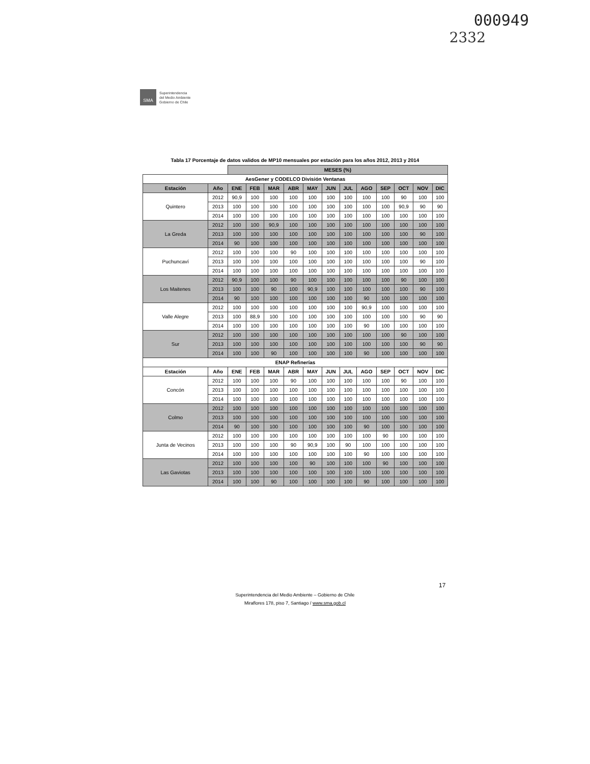000949
2332
SMA
Superintendencia
del Medio Ambiente
Gobierno de Chile
Tabla 17 Porcentaje de datos validos de MP10 mensuales por estación para los años 2012, 2013 y 2014
| | | MESES (%) | | | | | | | | | | | |
| AesGener y CODELCO División Ventanas | | | | | | | | | | | | | |
| Estación | Año | ENE | FEB | MAR | ABR | MAY | JUN | JUL | AGO | SEP | OCT | NOV | DIC |
| Quintero | 2012 | 90,9 | 100 | 100 | 100 | 100 | 100 | 100 | 100 | 100 | 90 | 100 | 100 |
| | 2013 | 100 | 100 | 100 | 100 | 100 | 100 | 100 | 100 | 100 | 90,9 | 90 | 90 |
| | 2014 | 100 | 100 | 100 | 100 | 100 | 100 | 100 | 100 | 100 | 100 | 100 | 100 |
| La Greda | 2012 | 100 | 100 | 90,9 | 100 | 100 | 100 | 100 | 100 | 100 | 100 | 100 | 100 |
| | 2013 | 100 | 100 | 100 | 100 | 100 | 100 | 100 | 100 | 100 | 100 | 90 | 100 |
| | 2014 | 90 | 100 | 100 | 100 | 100 | 100 | 100 | 100 | 100 | 100 | 100 | 100 |
| Puchuncaví | 2012 | 100 | 100 | 100 | 90 | 100 | 100 | 100 | 100 | 100 | 100 | 100 | 100 |
| | 2013 | 100 | 100 | 100 | 100 | 100 | 100 | 100 | 100 | 100 | 100 | 90 | 100 |
| | 2014 | 100 | 100 | 100 | 100 | 100 | 100 | 100 | 100 | 100 | 100 | 100 | 100 |
| Los Maitenes | 2012 | 90,9 | 100 | 100 | 90 | 100 | 100 | 100 | 100 | 100 | 90 | 100 | 100 |
| | 2013 | 100 | 100 | 90 | 100 | 90,9 | 100 | 100 | 100 | 100 | 100 | 90 | 100 |
| | 2014 | 90 | 100 | 100 | 100 | 100 | 100 | 100 | 90 | 100 | 100 | 100 | 100 |
| Valle Alegre | 2012 | 100 | 100 | 100 | 100 | 100 | 100 | 100 | 90,9 | 100 | 100 | 100 | 100 |
| | 2013 | 100 | 88,9 | 100 | 100 | 100 | 100 | 100 | 100 | 100 | 100 | 90 | 90 |
| | 2014 | 100 | 100 | 100 | 100 | 100 | 100 | 100 | 90 | 100 | 100 | 100 | 100 |
| Sur | 2012 | 100 | 100 | 100 | 100 | 100 | 100 | 100 | 100 | 100 | 90 | 100 | 100 |
| | 2013 | 100 | 100 | 100 | 100 | 100 | 100 | 100 | 100 | 100 | 100 | 90 | 90 |
| | 2014 | 100 | 100 | 90 | 100 | 100 | 100 | 100 | 90 | 100 | 100 | 100 | 100 |
| ENAP Refinerías | | | | | | | | | | | | | |
| Estación | Año | ENE | FEB | MAR | ABR | MAY | JUN | JUL | AGO | SEP | OCT | NOV | DIC |
| Concón | 2012 | 100 | 100 | 100 | 90 | 100 | 100 | 100 | 100 | 100 | 90 | 100 | 100 |
| | 2013 | 100 | 100 | 100 | 100 | 100 | 100 | 100 | 100 | 100 | 100 | 100 | 100 |
| | 2014 | 100 | 100 | 100 | 100 | 100 | 100 | 100 | 100 | 100 | 100 | 100 | 100 |
| Colmo | 2012 | 100 | 100 | 100 | 100 | 100 | 100 | 100 | 100 | 100 | 100 | 100 | 100 |
| | 2013 | 100 | 100 | 100 | 100 | 100 | 100 | 100 | 100 | 100 | 100 | 100 | 100 |
| | 2014 | 90 | 100 | 100 | 100 | 100 | 100 | 100 | 90 | 100 | 100 | 100 | 100 |
| Junta de Vecinos | 2012 | 100 | 100 | 100 | 100 | 100 | 100 | 100 | 100 | 90 | 100 | 100 | 100 |
| | 2013 | 100 | 100 | 100 | 90 | 90,9 | 100 | 90 | 100 | 100 | 100 | 100 | 100 |
| | 2014 | 100 | 100 | 100 | 100 | 100 | 100 | 100 | 90 | 100 | 100 | 100 | 100 |
| Las Gaviotas | 2012 | 100 | 100 | 100 | 100 | 90 | 100 | 100 | 100 | 90 | 100 | 100 | 100 |
| | 2013 | 100 | 100 | 100 | 100 | 100 | 100 | 100 | 100 | 100 | 100 | 100 | 100 |
| | 2014 | 100 | 100 | 90 | 100 | 100 | 100 | 100 | 90 | 100 | 100 | 100 | 100 |
17
Superintendencia del Medio Ambiente – Gobierno de Chile
Miraflores 178, piso 7, Santiago / www.sma.gob.cl